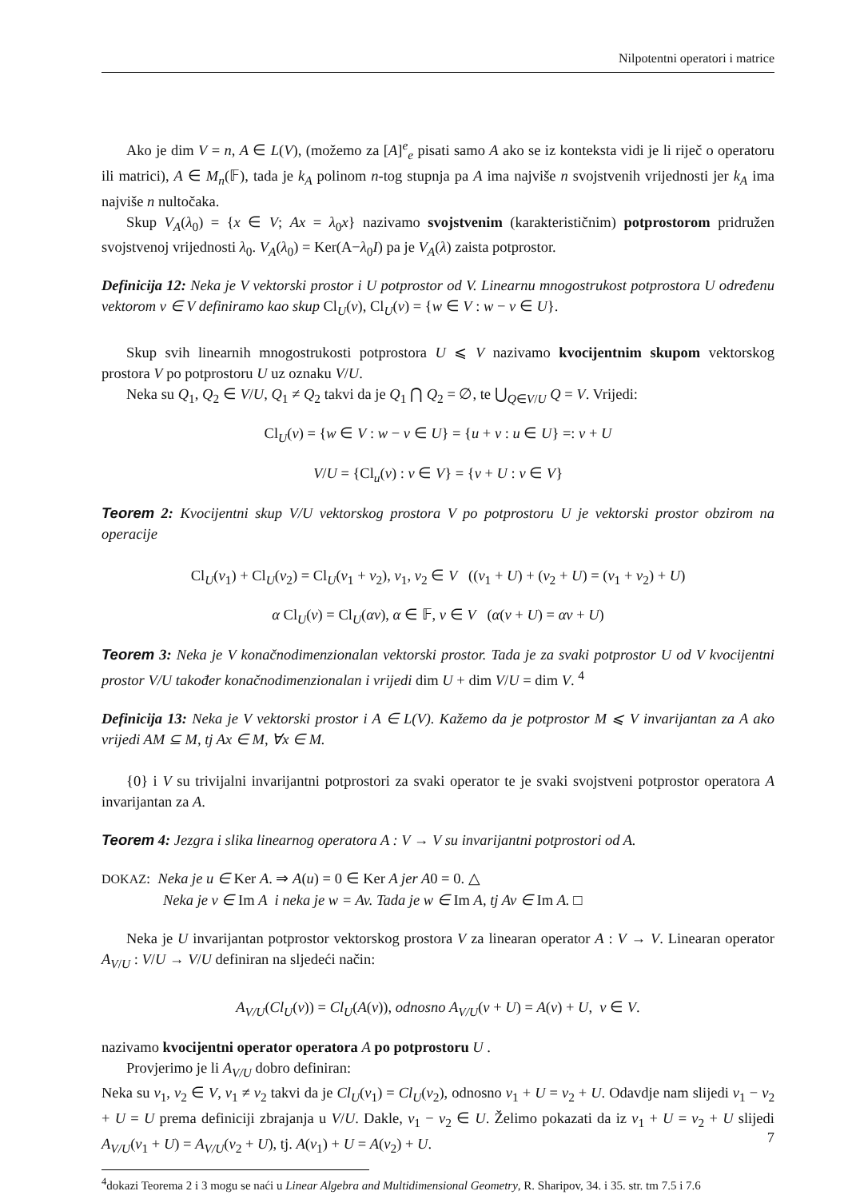Nilpotentni operatori i matrice
Ako je dim V = n, A ∈ L(V), (možemo za [A]<sup>e</sup><sub>e</sub> pisati samo A ako se iz konteksta vidi je li riječ o operatoru ili matrici), A ∈ M<sub>n</sub>(𝔽), tada je k<sub>A</sub> polinom n-tog stupnja pa A ima najviše n svojstvenih vrijednosti jer k<sub>A</sub> ima najviše n nultočaka.
Skup V<sub>A</sub>(λ<sub>0</sub>) = {x ∈ V; Ax = λ<sub>0</sub>x} nazivamo svojstvenim (karakterističnim) potprostorom pridružen svojstvenoj vrijednosti λ<sub>0</sub>. V<sub>A</sub>(λ<sub>0</sub>) = Ker(A−λ<sub>0</sub>I) pa je V<sub>A</sub>(λ) zaista potprostor.
Definicija 12: Neka je V vektorski prostor i U potprostor od V. Linearnu mnogostrukost potprostora U određenu vektorom v ∈ V definiramo kao skup Cl<sub>U</sub>(v), Cl<sub>U</sub>(v) = {w ∈ V : w − v ∈ U}.
Skup svih linearnih mnogostrukosti potprostora U ⩽ V nazivamo kvocijentnim skupom vektorskog prostora V po potprostoru U uz oznaku V/U.
Neka su Q<sub>1</sub>, Q<sub>2</sub> ∈ V/U, Q<sub>1</sub> ≠ Q<sub>2</sub> takvi da je Q<sub>1</sub> ⋂ Q<sub>2</sub> = ∅, te ⋃<sub>Q∈V/U</sub> Q = V. Vrijedi:
Cl<sub>U</sub>(v) = {w ∈ V : w − v ∈ U} = {u + v : u ∈ U} =: v + U
V/U = {Cl<sub>u</sub>(v) : v ∈ V} = {v + U : v ∈ V}
Teorem 2: Kvocijentni skup V/U vektorskog prostora V po potprostoru U je vektorski prostor obzirom na operacije
Cl<sub>U</sub>(v<sub>1</sub>) + Cl<sub>U</sub>(v<sub>2</sub>) = Cl<sub>U</sub>(v<sub>1</sub> + v<sub>2</sub>), v<sub>1</sub>, v<sub>2</sub> ∈ V ((v<sub>1</sub> + U) + (v<sub>2</sub> + U) = (v<sub>1</sub> + v<sub>2</sub>) + U)
α Cl<sub>U</sub>(v) = Cl<sub>U</sub>(αv), α ∈ 𝔽, v ∈ V (α(v + U) = αv + U)
Teorem 3: Neka je V konačnodimenzionalan vektorski prostor. Tada je za svaki potprostor U od V kvocijentni prostor V/U također konačnodimenzionalan i vrijedi dim U + dim V/U = dim V. <sup>4</sup>
Definicija 13: Neka je V vektorski prostor i A ∈ L(V). Kažemo da je potprostor M ⩽ V invarijantan za A ako vrijedi AM ⊆ M, tj Ax ∈ M, ∀x ∈ M.
{0} i V su trivijalni invarijantni potprostori za svaki operator te je svaki svojstveni potprostor operatora A invarijantan za A.
Teorem 4: Jezgra i slika linearnog operatora A : V → V su invarijantni potprostori od A.
DOKAZ: Neka je u ∈ Ker A. ⇒ A(u) = 0 ∈ Ker A jer A0 = 0. △
Neka je v ∈ Im A i neka je w = Av. Tada je w ∈ Im A, tj Av ∈ Im A. □
Neka je U invarijantan potprostor vektorskog prostora V za linearan operator A : V → V. Linearan operator A<sub>V/U</sub> : V/U → V/U definiran na sljedeći način:
A<sub>V/U</sub>(Cl<sub>U</sub>(v)) = Cl<sub>U</sub>(A(v)), odnosno A<sub>V/U</sub>(v + U) = A(v) + U, v ∈ V.
nazivamo kvocijentni operator operatora A po potprostoru U .
Provjerimo je li A<sub>V/U</sub> dobro definiran:
Neka su v<sub>1</sub>, v<sub>2</sub> ∈ V, v<sub>1</sub> ≠ v<sub>2</sub> takvi da je Cl<sub>U</sub>(v<sub>1</sub>) = Cl<sub>U</sub>(v<sub>2</sub>), odnosno v<sub>1</sub> + U = v<sub>2</sub> + U. Odavdje nam slijedi v<sub>1</sub> − v<sub>2</sub> + U = U prema definiciji zbrajanja u V/U. Dakle, v<sub>1</sub> − v<sub>2</sub> ∈ U. Želimo pokazati da iz v<sub>1</sub> + U = v<sub>2</sub> + U slijedi A<sub>V/U</sub>(v<sub>1</sub> + U) = A<sub>V/U</sub>(v<sub>2</sub> + U), tj. A(v<sub>1</sub>) + U = A(v<sub>2</sub>) + U.
<sup>4</sup> dokazi Teorema 2 i 3 mogu se naći u Linear Algebra and Multidimensional Geometry, R. Sharipov, 34. i 35. str. tm 7.5 i 7.6
7